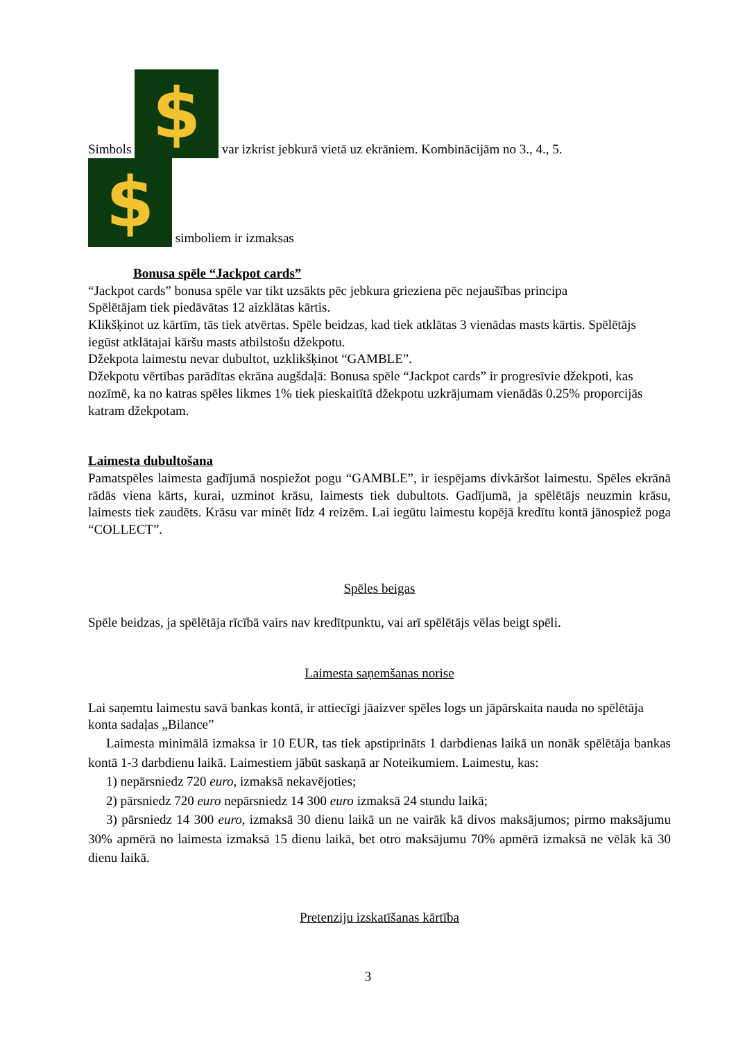Simbols $ var izkrist jebkurā vietā uz ekrāniem. Kombinācijām no 3., 4., 5.
$ simboliem ir izmaksas
Bonusa spēle “Jackpot cards”
“Jackpot cards” bonusa spēle var tikt uzsākts pēc jebkura grieziena pēc nejaušības principa
Spēlētājam tiek piedāvātas 12 aizklātas kārtis.
Klikšķinot uz kārtīm, tās tiek atvērtas. Spēle beidzas, kad tiek atklātas 3 vienādas masts kārtis. Spēlētājs iegūst atklātajai kāršu masts atbilstošu džekpotu.
Džekpota laimestu nevar dubultot, uzklikšķinot “GAMBLE”.
Džekpotu vērtības parādītas ekrāna augšdaļā: Bonusa spēle “Jackpot cards” ir progresīvie džekpoti, kas nozīmē, ka no katras spēles likmes 1% tiek pieskaitītā džekpotu uzkrājumam vienādās 0.25% proporcijās katram džekpotam.
Laimesta dubultošana
Pamatspēles laimesta gadījumā nospiežot pogu “GAMBLE”, ir iespējams divkāršot laimestu. Spēles ekrānā rādās viena kārts, kurai, uzminot krāsu, laimests tiek dubultots. Gadījumā, ja spēlētājs neuzmin krāsu, laimests tiek zaudēts. Krāsu var minēt līdz 4 reizēm. Lai iegūtu laimestu kopējā kredītu kontā jānospiež poga “COLLECT”.
Spēles beigas
Spēle beidzas, ja spēlētāja rīcībā vairs nav kredītpunktu, vai arī spēlētājs vēlas beigt spēli.
Laimesta saņemšanas norise
Lai saņemtu laimestu savā bankas kontā, ir attiecīgi jāaizver spēles logs un jāpārskaita nauda no spēlētāja konta sadaļas „Bilance”
Laimesta minimālā izmaksa ir 10 EUR, tas tiek apstiprināts 1 darbdienas laikā un nonāk spēlētāja bankas kontā 1-3 darbdienu laikā. Laimestiem jābūt saskaņā ar Noteikumiem. Laimestu, kas:
1) nepārsniedz 720 euro, izmaksā nekavējoties;
2) pārsniedz 720 euro nepārsniedz 14 300 euro izmaksā 24 stundu laikā;
3) pārsniedz 14 300 euro, izmaksā 30 dienu laikā un ne vairāk kā divos maksājumos; pirmo maksājumu 30% apmērā no laimesta izmaksā 15 dienu laikā, bet otro maksājumu 70% apmērā izmaksā ne vēlāk kā 30 dienu laikā.
Pretenziju izskatīšanas kārtība
3